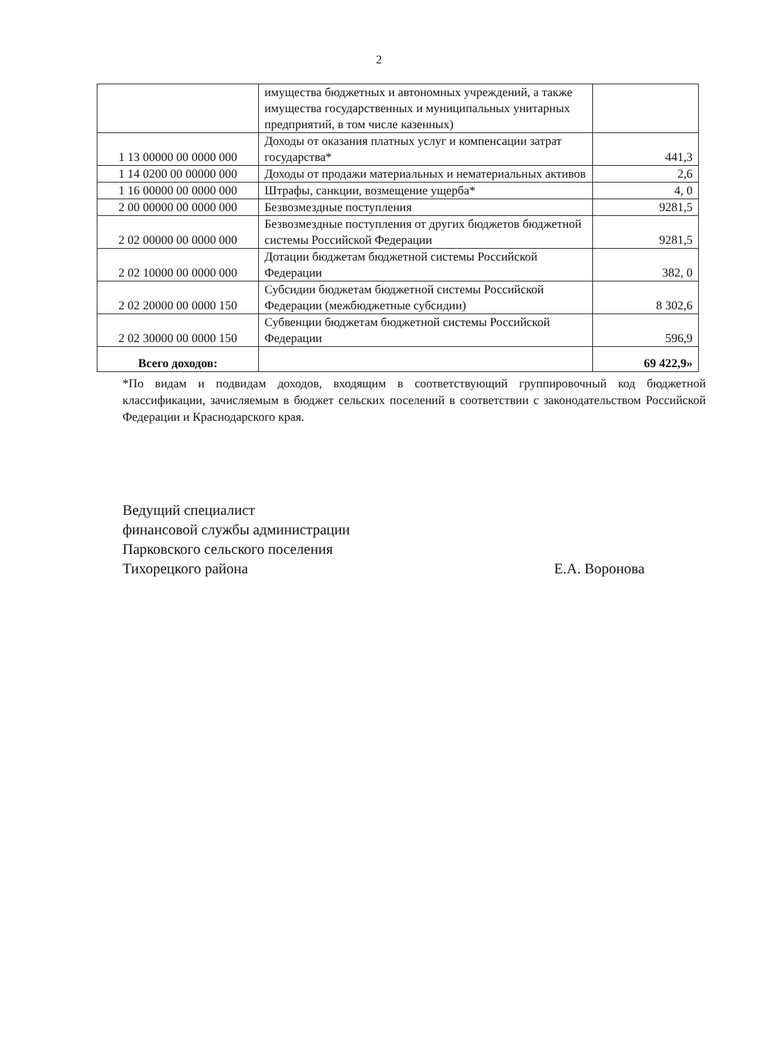2
| | имущества бюджетных и автономных учреждений, а также имущества государственных и муниципальных унитарных предприятий, в том числе казенных) | |
| 1 13 00000 00 0000 000 | Доходы от оказания платных услуг и компенсации затрат государства* | 441,3 |
| 1 14 0200 00 00000 000 | Доходы от продажи материальных и нематериальных активов | 2,6 |
| 1 16 00000 00 0000 000 | Штрафы, санкции, возмещение ущерба* | 4, 0 |
| 2 00 00000 00 0000 000 | Безвозмездные поступления | 9281,5 |
| 2 02 00000 00 0000 000 | Безвозмездные поступления от других бюджетов бюджетной системы Российской Федерации | 9281,5 |
| 2 02 10000 00 0000 000 | Дотации бюджетам бюджетной системы Российской Федерации | 382, 0 |
| 2 02 20000 00 0000 150 | Субсидии бюджетам бюджетной системы Российской Федерации (межбюджетные субсидии) | 8 302,6 |
| 2 02 30000 00 0000 150 | Субвенции бюджетам бюджетной системы Российской Федерации | 596,9 |
| Всего доходов: | | 69 422,9» |
*По видам и подвидам доходов, входящим в соответствующий группировочный код бюджетной классификации, зачисляемым в бюджет сельских поселений в соответствии с законодательством Российской Федерации и Краснодарского края.
Ведущий специалист
финансовой службы администрации
Парковского сельского поселения
Тихорецкого района
Е.А. Воронова